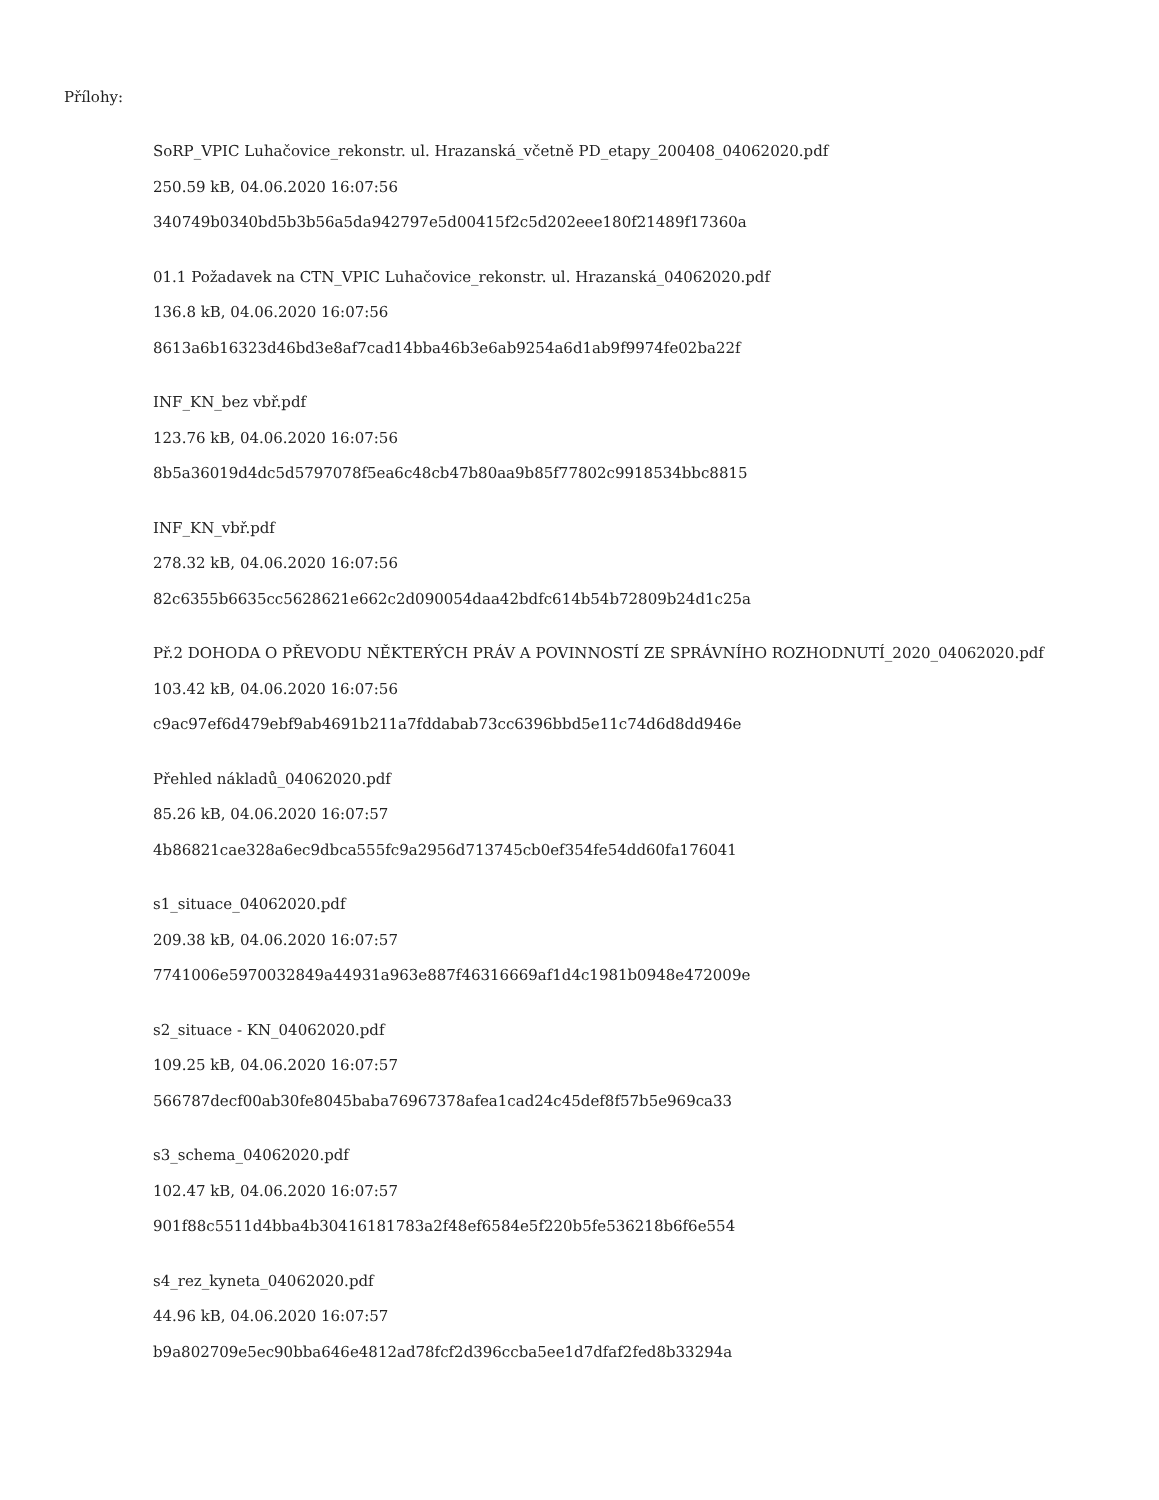Přílohy:
SoRP_VPIC Luhačovice_rekonstr. ul. Hrazanská_včetně PD_etapy_200408_04062020.pdf
250.59 kB, 04.06.2020 16:07:56
340749b0340bd5b3b56a5da942797e5d00415f2c5d202eee180f21489f17360a
01.1 Požadavek na CTN_VPIC Luhačovice_rekonstr. ul. Hrazanská_04062020.pdf
136.8 kB, 04.06.2020 16:07:56
8613a6b16323d46bd3e8af7cad14bba46b3e6ab9254a6d1ab9f9974fe02ba22f
INF_KN_bez vbř.pdf
123.76 kB, 04.06.2020 16:07:56
8b5a36019d4dc5d5797078f5ea6c48cb47b80aa9b85f77802c9918534bbc8815
INF_KN_vbř.pdf
278.32 kB, 04.06.2020 16:07:56
82c6355b6635cc5628621e662c2d090054daa42bdfc614b54b72809b24d1c25a
Př.2 DOHODA O PŘEVODU NĚKTERÝCH PRÁV A POVINNOSTÍ ZE SPRÁVNÍHO ROZHODNUTÍ_2020_04062020.pdf
103.42 kB, 04.06.2020 16:07:56
c9ac97ef6d479ebf9ab4691b211a7fddabab73cc6396bbd5e11c74d6d8dd946e
Přehled nákladů_04062020.pdf
85.26 kB, 04.06.2020 16:07:57
4b86821cae328a6ec9dbca555fc9a2956d713745cb0ef354fe54dd60fa176041
s1_situace_04062020.pdf
209.38 kB, 04.06.2020 16:07:57
7741006e5970032849a44931a963e887f46316669af1d4c1981b0948e472009e
s2_situace - KN_04062020.pdf
109.25 kB, 04.06.2020 16:07:57
566787decf00ab30fe8045baba76967378afea1cad24c45def8f57b5e969ca33
s3_schema_04062020.pdf
102.47 kB, 04.06.2020 16:07:57
901f88c5511d4bba4b30416181783a2f48ef6584e5f220b5fe536218b6f6e554
s4_rez_kyneta_04062020.pdf
44.96 kB, 04.06.2020 16:07:57
b9a802709e5ec90bba646e4812ad78fcf2d396ccba5ee1d7dfaf2fed8b33294a